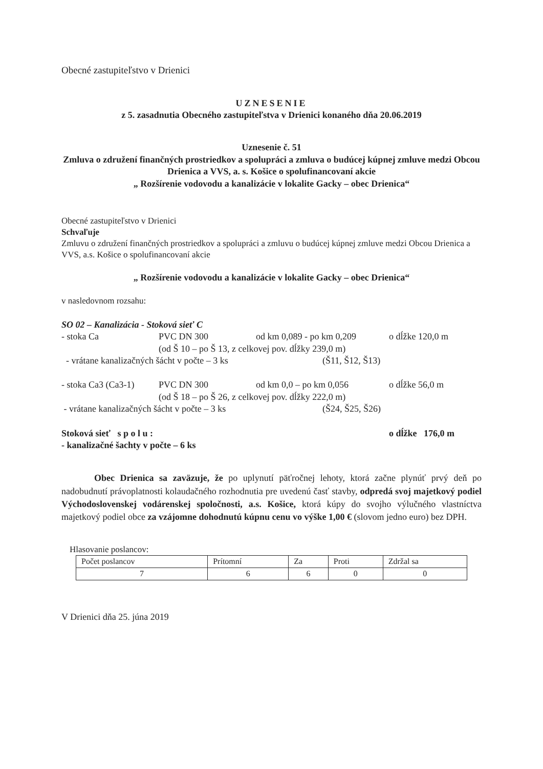Obecné zastupiteľstvo v Drienici
UZNESENIE
z 5. zasadnutia Obecného zastupiteľstva v Drienici konaného dňa 20.06.2019
Uznesenie č. 51
Zmluva o združení finančných prostriedkov a spolupráci a zmluva o budúcej kúpnej zmluve medzi Obcou Drienica a VVS, a. s. Košice o spolufinancovaní akcie
„ Rozšírenie vodovodu a kanalizácie v lokalite Gacky – obec Drienica“
Obecné zastupiteľstvo v Drienici
Schvaľuje
Zmluvu o združení finančných prostriedkov a spolupráci a zmluvu o budúcej kúpnej zmluve medzi Obcou Drienica a VVS, a.s. Košice o spolufinancovaní akcie
„ Rozšírenie vodovodu a kanalizácie v lokalite Gacky – obec Drienica“
v nasledovnom rozsahu:
SO 02 – Kanalizácia - Stoková sieť C
- stoka Ca PVC DN 300 od km 0,089 - po km 0,209 o dĺžke 120,0 m
(od Š 10 – po Š 13, z celkovej pov. dĺžky 239,0 m)
- vrátane kanalizačných šácht v počte – 3 ks (Š11, Š12, Š13)
- stoka Ca3 (Ca3-1) PVC DN 300 od km 0,0 – po km 0,056 o dĺžke 56,0 m
(od Š 18 – po Š 26, z celkovej pov. dĺžky 222,0 m)
- vrátane kanalizačných šácht v počte – 3 ks (Š24, Š25, Š26)
Stoková sieť s p o l u : o dĺžke 176,0 m
- kanalizačné šachty v počte – 6 ks
Obec Drienica sa zaväzuje, že po uplynutí päťročnej lehoty, ktorá začne plynúť prvý deň po nadobudnutí právoplatnosti kolaudačného rozhodnutia pre uvedenú časť stavby, odpredá svoj majetkový podiel Východoslovenskej vodárenskej spoločnosti, a.s. Košice, ktorá kúpy do svojho výlučného vlastníctva majetkový podiel obce za vzájomne dohodnutú kúpnu cenu vo výške 1,00 € (slovom jedno euro) bez DPH.
Hlasovanie poslancov:
| Počet poslancov | Prítomní | Za | Proti | Zdržal sa |
| 7 | 6 | 6 | 0 | 0 |
V Drienici dňa 25. júna 2019